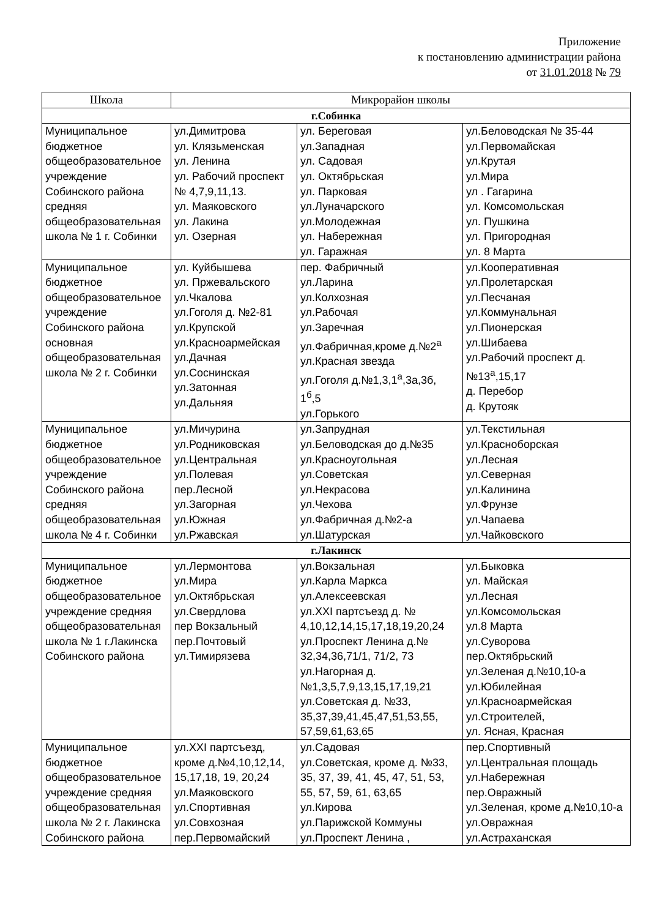Приложение
к постановлению администрации района
от 31.01.2018 № 79
| Школа | Микрорайон школы | | |
| --- | --- | --- | --- |
| г.Собинка | | | |
| Муниципальное бюджетное общеобразовательное учреждение Собинского района средняя общеобразовательная школа № 1 г. Собинки | ул.Димитрова ул. Клязьменская ул. Ленина ул. Рабочий проспект № 4,7,9,11,13. ул. Маяковского ул. Лакина ул. Озерная | ул. Береговая ул.Западная ул. Садовая ул. Октябрьская ул. Парковая ул.Луначарского ул.Молодежная ул. Набережная ул. Гаражная | ул.Беловодская № 35-44 ул.Первомайская ул.Крутая ул.Мира ул . Гагарина ул. Комсомольская ул. Пушкина ул. Пригородная ул. 8 Марта |
| Муниципальное бюджетное общеобразовательное учреждение Собинского района основная общеобразовательная школа № 2 г. Собинки | ул. Куйбышева ул. Пржевальского ул.Чкалова ул.Гоголя д. №2-81 ул.Крупской ул.Красноармейская ул.Дачная ул.Соснинская ул.Затонная ул.Дальняя | пер. Фабричный ул.Ларина ул.Колхозная ул.Рабочая ул.Заречная ул.Фабричная,кроме д.№2<sup>а</sup> ул.Красная звезда ул.Гоголя д.№1,3,1<sup>а</sup>,3а,3б, 1<sup>б</sup>,5 ул.Горького | ул.Кооперативная ул.Пролетарская ул.Песчаная ул.Коммунальная ул.Пионерская ул.Шибаева ул.Рабочий проспект д.№13<sup>а</sup>,15,17 д. Перебор д. Крутояк |
| Муниципальное бюджетное общеобразовательное учреждение Собинского района средняя общеобразовательная школа № 4 г. Собинки | ул.Мичурина ул.Родниковская ул.Центральная ул.Полевая пер.Лесной ул.Загорная ул.Южная ул.Ржавская | ул.Запрудная ул.Беловодская до д.№35 ул.Красноугольная ул.Советская ул.Некрасова ул.Чехова ул.Фабричная д.№2-а ул.Шатурская | ул.Текстильная ул.Красноборская ул.Лесная ул.Северная ул.Калинина ул.Фрунзе ул.Чапаева ул.Чайковского |
| г.Лакинск | | | |
| Муниципальное бюджетное общеобразовательное учреждение средняя общеобразовательная школа № 1 г.Лакинска Собинского района | ул.Лермонтова ул.Мира ул.Октябрьская ул.Свердлова пер Вокзальный пер.Почтовый ул.Тимирязева | ул.Вокзальная ул.Карла Маркса ул.Алексеевская ул.XXI партсъезд д. № 4,10,12,14,15,17,18,19,20,24 ул.Проспект Ленина д.№ 32,34,36,71/1, 71/2, 73 ул.Нагорная д.№1,3,5,7,9,13,15,17,19,21 ул.Советская д. №33, 35,37,39,41,45,47,51,53,55, 57,59,61,63,65 | ул.Быковка ул. Майская ул.Лесная ул.Комсомольская ул.8 Марта ул.Суворова пер.Октябрьский ул.Зеленая д.№10,10-а ул.Юбилейная ул.Красноармейская ул.Строителей, ул. Ясная, Красная |
| Муниципальное бюджетное общеобразовательное учреждение средняя общеобразовательная школа № 2 г. Лакинска Собинского района | ул.XXI партсъезд, кроме д.№4,10,12,14, 15,17,18, 19, 20,24 ул.Маяковского ул.Спортивная ул.Совхозная пер.Первомайский | ул.Садовая ул.Советская, кроме д. №33, 35, 37, 39, 41, 45, 47, 51, 53, 55, 57, 59, 61, 63,65 ул.Кирова ул.Парижской Коммуны ул.Проспект Ленина , | пер.Спортивный ул.Центральная площадь ул.Набережная пер.Овражный ул.Зеленая, кроме д.№10,10-а ул.Овражная ул.Астраханская |